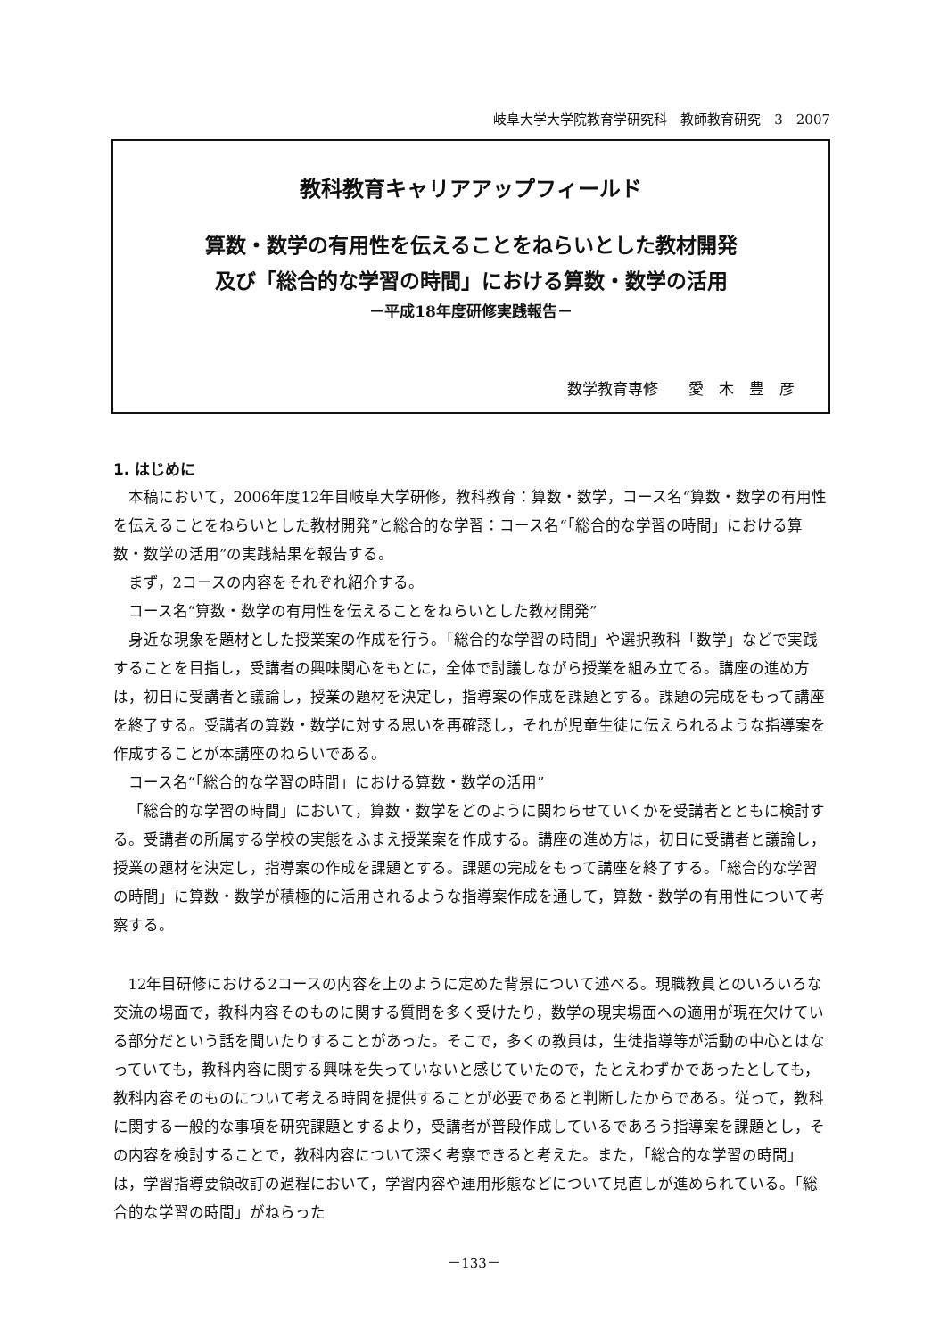岐阜大学大学院教育学研究科　教師教育研究　3　2007
教科教育キャリアアップフィールド
算数・数学の有用性を伝えることをねらいとした教材開発
及び「総合的な学習の時間」における算数・数学の活用
－平成18年度研修実践報告－
数学教育専修　　愛　木　豊　彦
1. はじめに
本稿において，2006年度12年目岐阜大学研修，教科教育：算数・数学，コース名“算数・数学の有用性を伝えることをねらいとした教材開発”と総合的な学習：コース名“「総合的な学習の時間」における算数・数学の活用”の実践結果を報告する。
まず，2コースの内容をそれぞれ紹介する。
コース名“算数・数学の有用性を伝えることをねらいとした教材開発”
身近な現象を題材とした授業案の作成を行う。「総合的な学習の時間」や選択教科「数学」などで実践することを目指し，受講者の興味関心をもとに，全体で討議しながら授業を組み立てる。講座の進め方は，初日に受講者と議論し，授業の題材を決定し，指導案の作成を課題とする。課題の完成をもって講座を終了する。受講者の算数・数学に対する思いを再確認し，それが児童生徒に伝えられるような指導案を作成することが本講座のねらいである。
コース名“「総合的な学習の時間」における算数・数学の活用”
「総合的な学習の時間」において，算数・数学をどのように関わらせていくかを受講者とともに検討する。受講者の所属する学校の実態をふまえ授業案を作成する。講座の進め方は，初日に受講者と議論し，授業の題材を決定し，指導案の作成を課題とする。課題の完成をもって講座を終了する。「総合的な学習の時間」に算数・数学が積極的に活用されるような指導案作成を通して，算数・数学の有用性について考察する。
12年目研修における2コースの内容を上のように定めた背景について述べる。現職教員とのいろいろな交流の場面で，教科内容そのものに関する質問を多く受けたり，数学の現実場面への適用が現在欠けている部分だという話を聞いたりすることがあった。そこで，多くの教員は，生徒指導等が活動の中心とはなっていても，教科内容に関する興味を失っていないと感じていたので，たとえわずかであったとしても，教科内容そのものについて考える時間を提供することが必要であると判断したからである。従って，教科に関する一般的な事項を研究課題とするより，受講者が普段作成しているであろう指導案を課題とし，その内容を検討することで，教科内容について深く考察できると考えた。また，「総合的な学習の時間」は，学習指導要領改訂の過程において，学習内容や運用形態などについて見直しが進められている。「総合的な学習の時間」がねらった
－133－